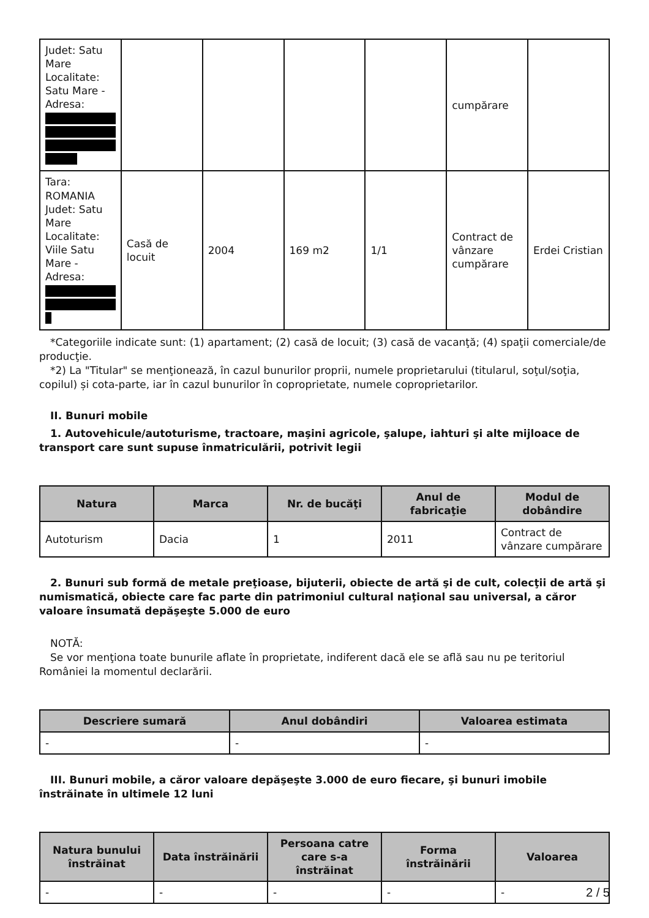| Judet: Satu Mare Localitate: Satu Mare - Adresa: | | | | | cumpărare | |
| Tara: ROMANIA Judet: Satu Mare Localitate: Viile Satu Mare - Adresa: | Casă de locuit | 2004 | 169 m2 | 1/1 | Contract de vânzare cumpărare | Erdei Cristian |
*Categoriile indicate sunt: (1) apartament; (2) casă de locuit; (3) casă de vacanţă; (4) spaţii comerciale/de producţie.
*2) La "Titular" se menţionează, în cazul bunurilor proprii, numele proprietarului (titularul, soţul/soţia, copilul) și cota-parte, iar în cazul bunurilor în coproprietate, numele coproprietarilor.
II. Bunuri mobile
1. Autovehicule/autoturisme, tractoare, maşini agricole, şalupe, iahturi şi alte mijloace de transport care sunt supuse înmatriculării, potrivit legii
| Natura | Marca | Nr. de bucăţi | Anul de fabricaţie | Modul de dobândire |
| --- | --- | --- | --- | --- |
| Autoturism | Dacia | 1 | 2011 | Contract de vânzare cumpărare |
2. Bunuri sub formă de metale preţioase, bijuterii, obiecte de artă şi de cult, colecţii de artă şi numismatică, obiecte care fac parte din patrimoniul cultural naţional sau universal, a căror valoare însumată depăşeşte 5.000 de euro
NOTĂ:
Se vor menţiona toate bunurile aflate în proprietate, indiferent dacă ele se află sau nu pe teritoriul României la momentul declarării.
| Descriere sumară | Anul dobândiri | Valoarea estimata |
| --- | --- | --- |
| - | - | - |
III. Bunuri mobile, a căror valoare depăşeşte 3.000 de euro fiecare, şi bunuri imobile înstrăinate în ultimele 12 luni
| Natura bunului înstrăinat | Data înstrăinării | Persoana catre care s-a înstrăinat | Forma înstrăinării | Valoarea |
| --- | --- | --- | --- | --- |
| - | - | - | - | - |
2 / 5